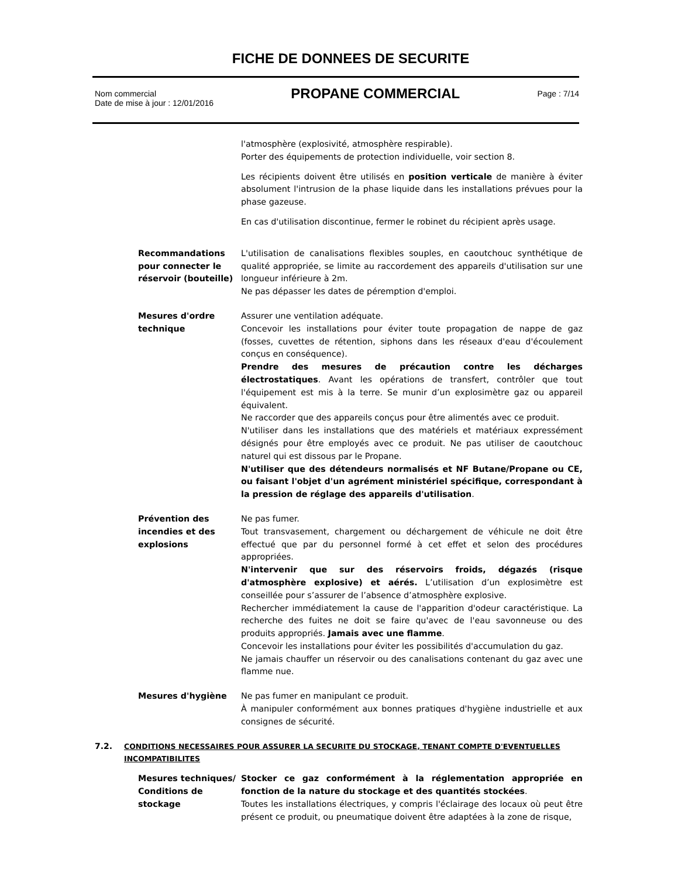FICHE DE DONNEES DE SECURITE
Nom commercial
Date de mise à jour : 12/01/2016
PROPANE COMMERCIAL
Page : 7/14
l'atmosphère (explosivité, atmosphère respirable).
Porter des équipements de protection individuelle, voir section 8.
Les récipients doivent être utilisés en position verticale de manière à éviter absolument l'intrusion de la phase liquide dans les installations prévues pour la phase gazeuse.
En cas d'utilisation discontinue, fermer le robinet du récipient après usage.
Recommandations pour connecter le réservoir (bouteille)
L'utilisation de canalisations flexibles souples, en caoutchouc synthétique de qualité appropriée, se limite au raccordement des appareils d'utilisation sur une longueur inférieure à 2m.
Ne pas dépasser les dates de péremption d'emploi.
Mesures d'ordre technique
Assurer une ventilation adéquate.
Concevoir les installations pour éviter toute propagation de nappe de gaz (fosses, cuvettes de rétention, siphons dans les réseaux d'eau d'écoulement conçus en conséquence).
Prendre des mesures de précaution contre les décharges électrostatiques. Avant les opérations de transfert, contrôler que tout l'équipement est mis à la terre. Se munir d’un explosimètre gaz ou appareil équivalent.
Ne raccorder que des appareils conçus pour être alimentés avec ce produit.
N'utiliser dans les installations que des matériels et matériaux expressément désignés pour être employés avec ce produit. Ne pas utiliser de caoutchouc naturel qui est dissous par le Propane.
N'utiliser que des détendeurs normalisés et NF Butane/Propane ou CE, ou faisant l'objet d'un agrément ministériel spécifique, correspondant à la pression de réglage des appareils d'utilisation.
Prévention des incendies et des explosions
Ne pas fumer.
Tout transvasement, chargement ou déchargement de véhicule ne doit être effectué que par du personnel formé à cet effet et selon des procédures appropriées.
N'intervenir que sur des réservoirs froids, dégazés (risque d'atmosphère explosive) et aérés. L’utilisation d’un explosimètre est conseillée pour s’assurer de l’absence d’atmosphère explosive.
Rechercher immédiatement la cause de l'apparition d'odeur caractéristique. La recherche des fuites ne doit se faire qu'avec de l'eau savonneuse ou des produits appropriés. Jamais avec une flamme.
Concevoir les installations pour éviter les possibilités d'accumulation du gaz.
Ne jamais chauffer un réservoir ou des canalisations contenant du gaz avec une flamme nue.
Mesures d'hygiène Ne pas fumer en manipulant ce produit.
À manipuler conformément aux bonnes pratiques d'hygiène industrielle et aux consignes de sécurité.
7.2. CONDITIONS NECESSAIRES POUR ASSURER LA SECURITE DU STOCKAGE, TENANT COMPTE D'EVENTUELLES INCOMPATIBILITES
Mesures techniques/ Conditions de stockage
Stocker ce gaz conformément à la réglementation appropriée en fonction de la nature du stockage et des quantités stockées.
Toutes les installations électriques, y compris l'éclairage des locaux où peut être présent ce produit, ou pneumatique doivent être adaptées à la zone de risque,